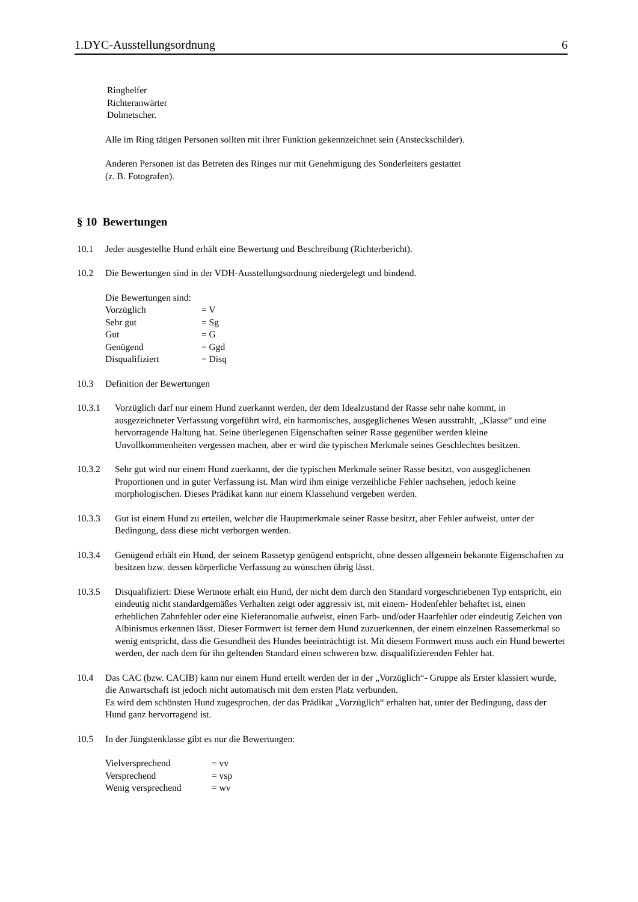1.DYC-Ausstellungsordnung 6
Ringhelfer
Richteranwärter
Dolmetscher.
Alle im Ring tätigen Personen sollten mit ihrer Funktion gekennzeichnet sein (Ansteckschilder).
Anderen Personen ist das Betreten des Ringes nur mit Genehmigung des Sonderleiters gestattet
(z. B. Fotografen).
§ 10 Bewertungen
10.1 Jeder ausgestellte Hund erhält eine Bewertung und Beschreibung (Richterbericht).
10.2 Die Bewertungen sind in der VDH-Ausstellungsordnung niedergelegt und bindend.
Die Bewertungen sind:
| Vorzüglich | = V |
| Sehr gut | = Sg |
| Gut | = G |
| Genügend | = Ggd |
| Disqualifiziert | = Disq |
10.3 Definition der Bewertungen
10.3.1 Vorzüglich darf nur einem Hund zuerkannt werden, der dem Idealzustand der Rasse sehr nahe kommt, in ausgezeichneter Verfassung vorgeführt wird, ein harmonisches, ausgeglichenes Wesen ausstrahlt, „Klasse“ und eine hervorragende Haltung hat. Seine überlegenen Eigenschaften seiner Rasse gegenüber werden kleine Unvollkommenheiten vergessen machen, aber er wird die typischen Merkmale seines Geschlechtes besitzen.
10.3.2 Sehr gut wird nur einem Hund zuerkannt, der die typischen Merkmale seiner Rasse besitzt, von ausgeglichenen Proportionen und in guter Verfassung ist. Man wird ihm einige verzeihliche Fehler nachsehen, jedoch keine morphologischen. Dieses Prädikat kann nur einem Klassehund vergeben werden.
10.3.3 Gut ist einem Hund zu erteilen, welcher die Hauptmerkmale seiner Rasse besitzt, aber Fehler aufweist, unter der Bedingung, dass diese nicht verborgen werden.
10.3.4 Genügend erhält ein Hund, der seinem Rassetyp genügend entspricht, ohne dessen allgemein bekannte Eigenschaften zu besitzen bzw. dessen körperliche Verfassung zu wünschen übrig lässt.
10.3.5 Disqualifiziert: Diese Wertnote erhält ein Hund, der nicht dem durch den Standard vorgeschriebenen Typ entspricht, ein eindeutig nicht standardgemäßes Verhalten zeigt oder aggressiv ist, mit einem- Hodenfehler behaftet ist, einen erheblichen Zahnfehler oder eine Kieferanomalie aufweist, einen Farb- und/oder Haarfehler oder eindeutig Zeichen von Albinismus erkennen lässt. Dieser Formwert ist ferner dem Hund zuzuerkennen, der einem einzelnen Rassemerkmal so wenig entspricht, dass die Gesundheit des Hundes beeinträchtigt ist. Mit diesem Formwert muss auch ein Hund bewertet werden, der nach dem für ihn geltenden Standard einen schweren bzw. disqualifizierenden Fehler hat.
10.4 Das CAC (bzw. CACIB) kann nur einem Hund erteilt werden der in der „Vorzüglich“- Gruppe als Erster klassiert wurde, die Anwartschaft ist jedoch nicht automatisch mit dem ersten Platz verbunden.
Es wird dem schönsten Hund zugesprochen, der das Prädikat „Vorzüglich“ erhalten hat, unter der Bedingung, dass der Hund ganz hervorragend ist.
10.5 In der Jüngstenklasse gibt es nur die Bewertungen:
| Vielversprechend | = vv |
| Versprechend | = vsp |
| Wenig versprechend | = wv |